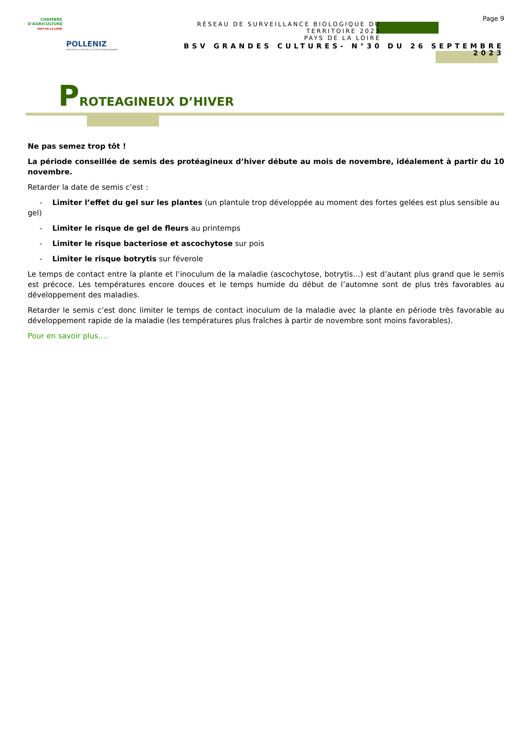CHAMBRE D'AGRICULTURE
PAYS DE LA LOIRE
POLLENIZ
PROTÉGER LE VÉGÉTAL ET NOTRE ENVIRONNEMENT
Page 9
RÉSEAU DE SURVEILLANCE BIOLOGIQUE DU TERRITOIRE 2023
PAYS DE LA LOIRE
BSV GRANDES CULTURES- N°30 DU 26 SEPTEMBRE 2023
PROTEAGINEUX D’HIVER
Ne pas semez trop tôt !
La période conseillée de semis des protéagineux d’hiver débute au mois de novembre, idéalement à partir du 10 novembre.
Retarder la date de semis c’est :
- Limiter l’effet du gel sur les plantes (un plantule trop développée au moment des fortes gelées est plus sensible au gel)
- Limiter le risque de gel de fleurs au printemps
- Limiter le risque bacteriose et ascochytose sur pois
- Limiter le risque botrytis sur féverole
Le temps de contact entre la plante et l’inoculum de la maladie (ascochytose, botrytis…) est d’autant plus grand que le semis est précoce. Les températures encore douces et le temps humide du début de l’automne sont de plus très favorables au développement des maladies.
Retarder le semis c’est donc limiter le temps de contact inoculum de la maladie avec la plante en période très favorable au développement rapide de la maladie (les températures plus fraîches à partir de novembre sont moins favorables).
Pour en savoir plus….